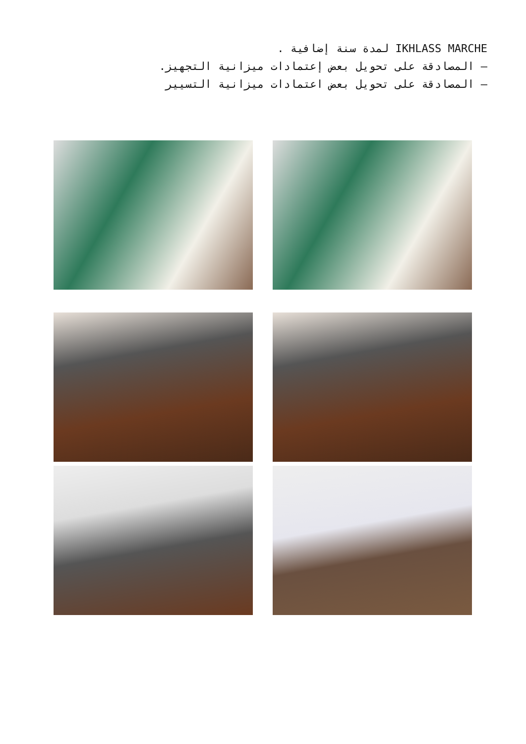IKHLASS MARCHE لمدة سنة إضافية .
– المصادقة على تحويل بعض إعتمادات ميزانية التجهيز.
– المصادقة على تحويل بعض اعتمادات ميزانية التسيير